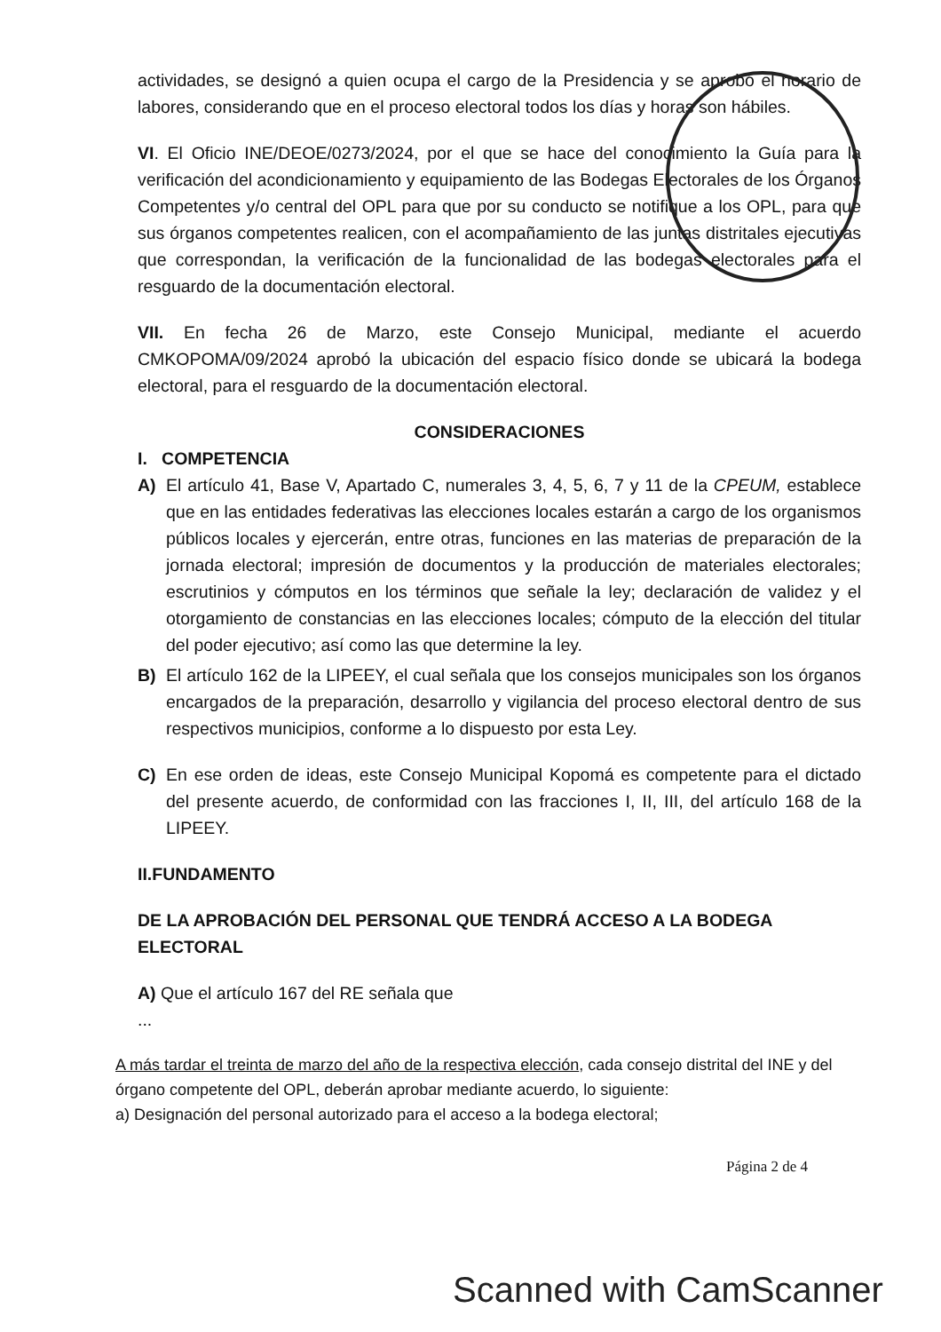actividades, se designó a quien ocupa el cargo de la Presidencia y se aprobó el horario de labores, considerando que en el proceso electoral todos los días y horas son hábiles.
VI. El Oficio INE/DEOE/0273/2024, por el que se hace del conocimiento la Guía para la verificación del acondicionamiento y equipamiento de las Bodegas Electorales de los Órganos Competentes y/o central del OPL para que por su conducto se notifique a los OPL, para que sus órganos competentes realicen, con el acompañamiento de las juntas distritales ejecutivas que correspondan, la verificación de la funcionalidad de las bodegas electorales para el resguardo de la documentación electoral.
VII. En fecha 26 de Marzo, este Consejo Municipal, mediante el acuerdo CMKOPOMA/09/2024 aprobó la ubicación del espacio físico donde se ubicará la bodega electoral, para el resguardo de la documentación electoral.
CONSIDERACIONES
I. COMPETENCIA
A) El artículo 41, Base V, Apartado C, numerales 3, 4, 5, 6, 7 y 11 de la CPEUM, establece que en las entidades federativas las elecciones locales estarán a cargo de los organismos públicos locales y ejercerán, entre otras, funciones en las materias de preparación de la jornada electoral; impresión de documentos y la producción de materiales electorales; escrutinios y cómputos en los términos que señale la ley; declaración de validez y el otorgamiento de constancias en las elecciones locales; cómputo de la elección del titular del poder ejecutivo; así como las que determine la ley.
B) El artículo 162 de la LIPEEY, el cual señala que los consejos municipales son los órganos encargados de la preparación, desarrollo y vigilancia del proceso electoral dentro de sus respectivos municipios, conforme a lo dispuesto por esta Ley.
C) En ese orden de ideas, este Consejo Municipal Kopomá es competente para el dictado del presente acuerdo, de conformidad con las fracciones I, II, III, del artículo 168 de la LIPEEY.
II.FUNDAMENTO
DE LA APROBACIÓN DEL PERSONAL QUE TENDRÁ ACCESO A LA BODEGA ELECTORAL
A) Que el artículo 167 del RE señala que
...
A más tardar el treinta de marzo del año de la respectiva elección, cada consejo distrital del INE y del órgano competente del OPL, deberán aprobar mediante acuerdo, lo siguiente:
a) Designación del personal autorizado para el acceso a la bodega electoral;
Página 2 de 4
Scanned with CamScanner